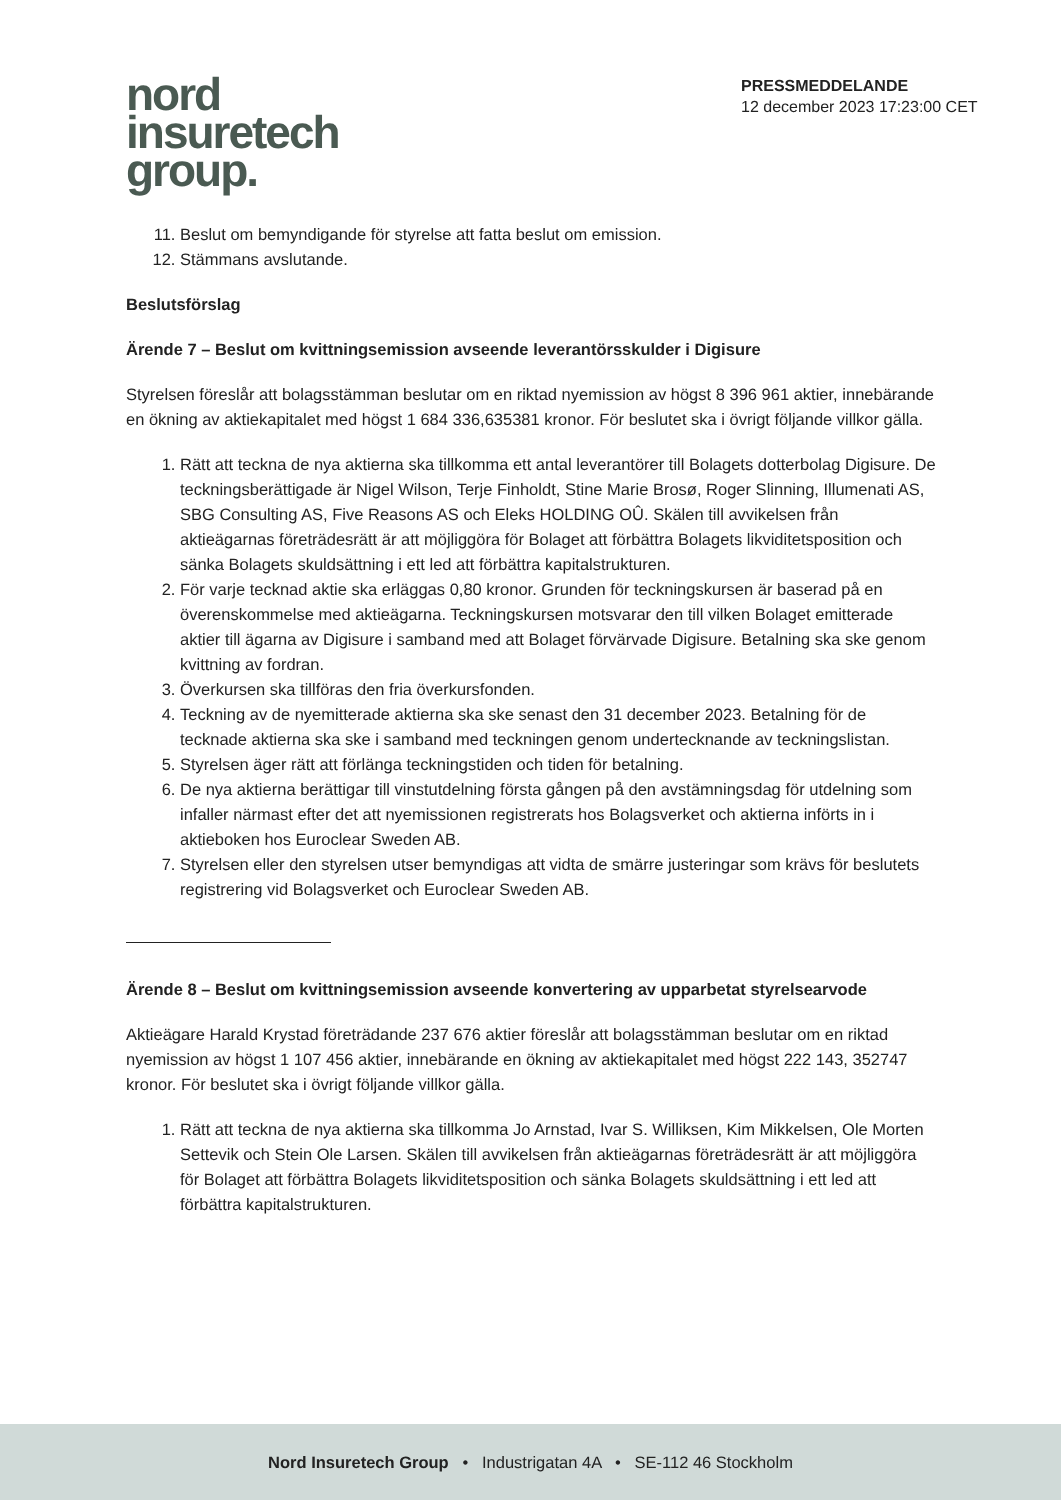nord
insuretech
group.
PRESSMEDDELANDE
12 december 2023 17:23:00 CET
11. Beslut om bemyndigande för styrelse att fatta beslut om emission.
12. Stämmans avslutande.
Beslutsförslag
Ärende 7 – Beslut om kvittningsemission avseende leverantörsskulder i Digisure
Styrelsen föreslår att bolagsstämman beslutar om en riktad nyemission av högst 8 396 961 aktier, innebärande en ökning av aktiekapitalet med högst 1 684 336,635381 kronor. För beslutet ska i övrigt följande villkor gälla.
1. Rätt att teckna de nya aktierna ska tillkomma ett antal leverantörer till Bolagets dotterbolag Digisure. De teckningsberättigade är Nigel Wilson, Terje Finholdt, Stine Marie Brosø, Roger Slinning, Illumenati AS, SBG Consulting AS, Five Reasons AS och Eleks HOLDING OÛ. Skälen till avvikelsen från aktieägarnas företrädesrätt är att möjliggöra för Bolaget att förbättra Bolagets likviditetsposition och sänka Bolagets skuldsättning i ett led att förbättra kapitalstrukturen.
2. För varje tecknad aktie ska erläggas 0,80 kronor. Grunden för teckningskursen är baserad på en överenskommelse med aktieägarna. Teckningskursen motsvarar den till vilken Bolaget emitterade aktier till ägarna av Digisure i samband med att Bolaget förvärvade Digisure. Betalning ska ske genom kvittning av fordran.
3. Överkursen ska tillföras den fria överkursfonden.
4. Teckning av de nyemitterade aktierna ska ske senast den 31 december 2023. Betalning för de tecknade aktierna ska ske i samband med teckningen genom undertecknande av teckningslistan.
5. Styrelsen äger rätt att förlänga teckningstiden och tiden för betalning.
6. De nya aktierna berättigar till vinstutdelning första gången på den avstämningsdag för utdelning som infaller närmast efter det att nyemissionen registrerats hos Bolagsverket och aktierna införts in i aktieboken hos Euroclear Sweden AB.
7. Styrelsen eller den styrelsen utser bemyndigas att vidta de smärre justeringar som krävs för beslutets registrering vid Bolagsverket och Euroclear Sweden AB.
Ärende 8 – Beslut om kvittningsemission avseende konvertering av upparbetat styrelsearvode
Aktieägare Harald Krystad företrädande 237 676 aktier föreslår att bolagsstämman beslutar om en riktad nyemission av högst 1 107 456 aktier, innebärande en ökning av aktiekapitalet med högst 222 143, 352747 kronor. För beslutet ska i övrigt följande villkor gälla.
1. Rätt att teckna de nya aktierna ska tillkomma Jo Arnstad, Ivar S. Williksen, Kim Mikkelsen, Ole Morten Settevik och Stein Ole Larsen. Skälen till avvikelsen från aktieägarnas företrädesrätt är att möjliggöra för Bolaget att förbättra Bolagets likviditetsposition och sänka Bolagets skuldsättning i ett led att förbättra kapitalstrukturen.
Nord Insuretech Group • Industrigatan 4A • SE-112 46 Stockholm